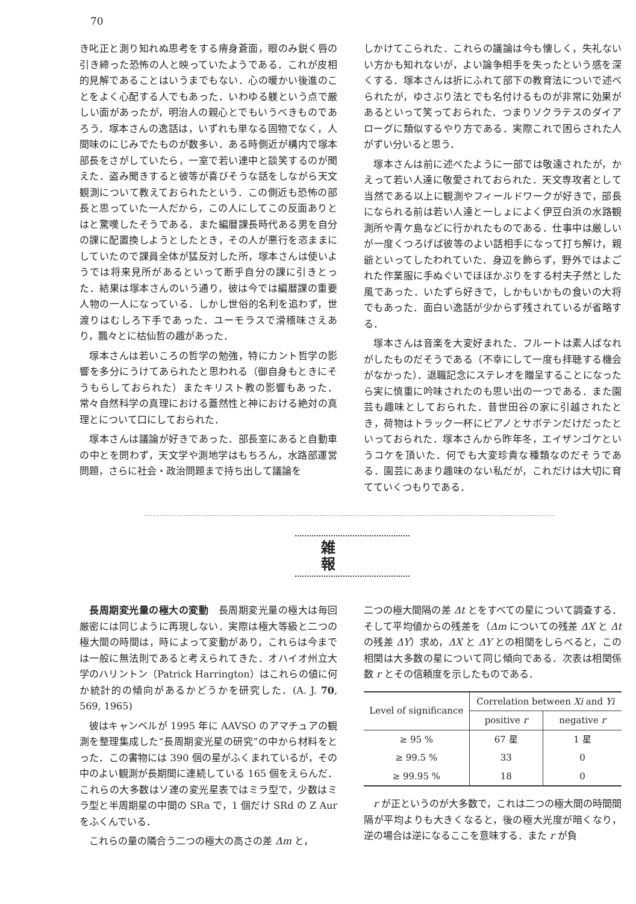70
き叱正と測り知れぬ思考をする瘠身蒼面，眼のみ鋭く唇の引き締った恐怖の人と映っていたようである．これが皮相的見解であることはいうまでもない．心の暖かい後進のことをよく心配する人でもあった．いわゆる躾という点で厳しい面があったが，明治人の親心とでもいうべきものであろう．塚本さんの逸話は，いずれも単なる固物でなく，人間味のにじみでたものが数多い．ある時側近が構内で塚本部長をさがしていたら，一室で若い連中と談笑するのが聞えた．盗み聞きすると彼等が喜びそうな話をしながら天文観測について教えておられたという．この側近も恐怖の部長と思っていた一人だから，この人にしてこの反面ありとはと驚嘆したそうである．また編暦課長時代ある男を自分の課に配置換しようとしたとき，その人が悪行を恣ままにしていたので課員全体が猛反対した所，塚本さんは使いようでは将来見所があるといって断乎自分の課に引きとった．結果は塚本さんのいう通り，彼は今では編暦課の重要人物の一人になっている．しかし世俗的名利を追わず，世渡りはむしろ下手であった．ユーモラスで滑稽味さえあり，飄々とに枯仙哲の趣があった．
塚本さんは若いころの哲学の勉強，特にカント哲学の影響を多分にうけてあられたと思われる（御自身もときにそうもらしておられた）またキリスト教の影響もあった．常々自然科学の真理における蓋然性と神における絶対の真理とについて口にしておられた．
塚本さんは議論が好きであった．部長室にあると自動車の中とを問わず，天文学や測地学はもちろん，水路部運営問題，さらに社会・政治問題まで持ち出して議論を
しかけてこられた．これらの議論は今も懐しく，失礼ないい方かも知れないが，よい論争相手を失ったという感を深くする．塚本さんは折にふれて部下の教育法についで述べられたが，ゆさぶり法とでも名付けるものが非常に効果があるといって笑っておられた．つまりソクラテスのダイアローグに類似するやり方である．実際これで困らされた人がずい分いると思う．
塚本さんは前に述べたように一部では敬遠されたが，かえって若い人達に敬愛されておられた．天文専攻者として当然である以上に観測やフィールドワークが好きで，部長になられる前は若い人達と一しょによく伊豆白浜の水路観測所や青ケ島などに行かれたものである．仕事中は厳しいが一度くつろげば彼等のよい話相手になって打ち解け，親爺といってしたわれていた．身辺を飾らず，野外ではよごれた作業服に手ぬぐいでほほかぶりをする村夫子然とした風であった．いたずら好きで，しかもいかもの食いの大将でもあった．面白い逸話が少からず残されているが省略する．
塚本さんは音楽を大変好まれた．フルートは素人ばなれがしたものだそうである（不幸にして一度も拝聴する機会がなかった）．退職記念にステレオを贈呈することになったら実に慎重に吟味されたのも思い出の一つである．また園芸も趣味としておられた．昔世田谷の家に引越されたとき，荷物はトラック一杯にピアノとサボテンだけだったといっておられた．塚本さんから昨年冬，エイザンゴケというコケを頂いた．何でも大変珍貴な種類なのだそうである．園芸にあまり趣味のない私だが，これだけは大切に育てていくつもりである．
雑報
長周期変光量の極大の変動　長周期変光量の極大は毎回厳密には同じように再現しない．実際は極大等級と二つの極大間の時間は，時によって変動があり，これらは今までは一般に無法則であると考えられてきた．オハイオ州立大学のハリントン（Patrick Harrington）はこれらの値に何か統計的の傾向があるかどうかを研究した．(A. J. 70, 569, 1965)
彼はキャンベルが 1995 年に AAVSO のアマチュアの観測を整理集成した“長周期変光星の研究”の中から材料をとった．この書物には 390 個の星がふくまれているが，その中のよい観測が長期間に連続している 165 個をえらんだ．これらの大多数はソ連の変光星表ではミラ型で，少数はミラ型と半周期星の中間の SRa で，1 個だけ SRd の Z Aur をふくんでいる．
これらの量の隣合う二つの極大の高さの差 Δm と，
二つの極大間隔の差 Δt とをすべての星について調査する．そして平均値からの残差を（Δm についての残差 ΔX と Δt の残差 ΔY）求め，ΔX と ΔY との相関をしらべると，この相関は大多数の星について同じ傾向である．次表は相関係数 r とその信頼度を示したものである．
| Level of significance | Correlation between Xi and Yi | |
| --- | --- | --- |
| | positive r | negative r |
| ≥ 95 % | 67 星 | 1 星 |
| ≥ 99.5 % | 33 | 0 |
| ≥ 99.95 % | 18 | 0 |
r が正というのが大多数で，これは二つの極大間の時間間隔が平均よりも大きくなると，後の極大光度が暗くなり，逆の場合は逆になるここを意味する．また r が負